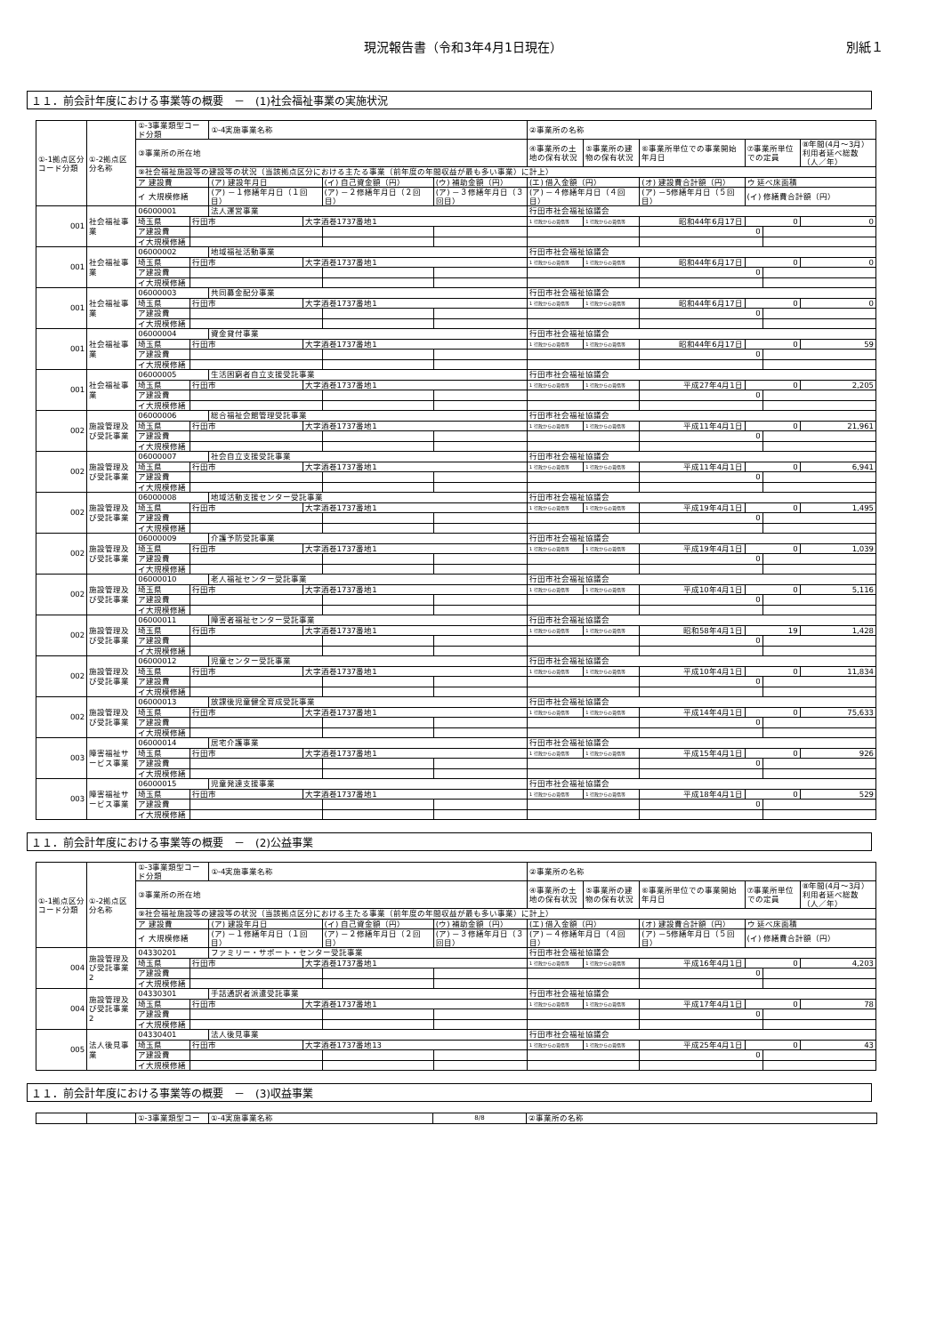現況報告書（令和3年4月1日現在） 別紙１
１１．前会計年度における事業等の概要　－　(1)社会福祉事業の実施状況
| ①-1拠点区分コード分類 | ①-2拠点区分名称 | ①-3事業類型コード分類 | | ①-4実施事業名称 | | | | ②事業所の名称 | | | | | |
| --- | --- | --- | --- | --- | --- | --- | --- | --- | --- | --- | --- | --- | --- |
| | | ③事業所の所在地 | | | | | | ④事業所の土地の保有状況 | ⑤事業所の建物の保有状況 | ⑥事業所単位での事業開始年月日 | ⑦事業所単位での定員 | | ⑧年間(4月～3月）利用者延べ総数（人／年） |
| | | ⑨社会福祉施設等の建設等の状況（当該拠点区分における主たる事業（前年度の年間収益が最も多い事業）に計上） | | | | | | | | | | | |
| | | ア 建設費 | | (ア) 建設年月日 | | (イ) 自己資金額（円） | (ウ) 補助金額（円） | (エ) 借入金額（円） | | (オ) 建設費合計額（円） | ウ 延べ床面積 | | |
| | | イ 大規模修繕 | | (ア) －１修繕年月日（１回目） | | (ア) －２修繕年月日（２回目） | (ア) －３修繕年月日（３回目） | (ア) －４修繕年月日（４回目） | | (ア) －5修繕年月日（５回目） | (イ) 修繕費合計額（円） | | |
| 001 | 社会福祉事業 | 06000001 | | 法人運営事業 | | | | 行田市社会福祉協議会 | | | | | |
| | | 埼玉県 | 行田市 | | 大字酒巻1737番地1 | | | 1 行政からの賃借等 | 1 行政からの賃借等 | 昭和44年6月17日 | 0 | | 0 |
| | | ア建設費 | | | | | | | | 0 | | | |
| | | イ大規模修繕 | | | | | | | | | | | |
| 001 | 社会福祉事業 | 06000002 | | 地域福祉活動事業 | | | | 行田市社会福祉協議会 | | | | | |
| | | 埼玉県 | 行田市 | | 大字酒巻1737番地1 | | | 1 行政からの賃借等 | 1 行政からの賃借等 | 昭和44年6月17日 | 0 | | 0 |
| | | ア建設費 | | | | | | | | 0 | | | |
| | | イ大規模修繕 | | | | | | | | | | | |
| 001 | 社会福祉事業 | 06000003 | | 共同募金配分事業 | | | | 行田市社会福祉協議会 | | | | | |
| | | 埼玉県 | 行田市 | | 大字酒巻1737番地1 | | | 1 行政からの賃借等 | 1 行政からの賃借等 | 昭和44年6月17日 | 0 | | 0 |
| | | ア建設費 | | | | | | | | 0 | | | |
| | | イ大規模修繕 | | | | | | | | | | | |
| 001 | 社会福祉事業 | 06000004 | | 資金貸付事業 | | | | 行田市社会福祉協議会 | | | | | |
| | | 埼玉県 | 行田市 | | 大字酒巻1737番地1 | | | 1 行政からの賃借等 | 1 行政からの賃借等 | 昭和44年6月17日 | 0 | | 59 |
| | | ア建設費 | | | | | | | | 0 | | | |
| | | イ大規模修繕 | | | | | | | | | | | |
| 001 | 社会福祉事業 | 06000005 | | 生活困窮者自立支援受託事業 | | | | 行田市社会福祉協議会 | | | | | |
| | | 埼玉県 | 行田市 | | 大字酒巻1737番地1 | | | 1 行政からの賃借等 | 1 行政からの賃借等 | 平成27年4月1日 | 0 | | 2,205 |
| | | ア建設費 | | | | | | | | 0 | | | |
| | | イ大規模修繕 | | | | | | | | | | | |
| 002 | 施設管理及び受託事業 | 06000006 | | 総合福祉会館管理受託事業 | | | | 行田市社会福祉協議会 | | | | | |
| | | 埼玉県 | 行田市 | | 大字酒巻1737番地1 | | | 1 行政からの賃借等 | 1 行政からの賃借等 | 平成11年4月1日 | 0 | | 21,961 |
| | | ア建設費 | | | | | | | | 0 | | | |
| | | イ大規模修繕 | | | | | | | | | | | |
| 002 | 施設管理及び受託事業 | 06000007 | | 社会自立支援受託事業 | | | | 行田市社会福祉協議会 | | | | | |
| | | 埼玉県 | 行田市 | | 大字酒巻1737番地1 | | | 1 行政からの賃借等 | 1 行政からの賃借等 | 平成11年4月1日 | 0 | | 6,941 |
| | | ア建設費 | | | | | | | | 0 | | | |
| | | イ大規模修繕 | | | | | | | | | | | |
| 002 | 施設管理及び受託事業 | 06000008 | | 地域活動支援センター受託事業 | | | | 行田市社会福祉協議会 | | | | | |
| | | 埼玉県 | 行田市 | | 大字酒巻1737番地1 | | | 1 行政からの賃借等 | 1 行政からの賃借等 | 平成19年4月1日 | 0 | | 1,495 |
| | | ア建設費 | | | | | | | | 0 | | | |
| | | イ大規模修繕 | | | | | | | | | | | |
| 002 | 施設管理及び受託事業 | 06000009 | | 介護予防受託事業 | | | | 行田市社会福祉協議会 | | | | | |
| | | 埼玉県 | 行田市 | | 大字酒巻1737番地1 | | | 1 行政からの賃借等 | 1 行政からの賃借等 | 平成19年4月1日 | 0 | | 1,039 |
| | | ア建設費 | | | | | | | | 0 | | | |
| | | イ大規模修繕 | | | | | | | | | | | |
| 002 | 施設管理及び受託事業 | 06000010 | | 老人福祉センター受託事業 | | | | 行田市社会福祉協議会 | | | | | |
| | | 埼玉県 | 行田市 | | 大字酒巻1737番地1 | | | 1 行政からの賃借等 | 1 行政からの賃借等 | 平成10年4月1日 | 0 | | 5,116 |
| | | ア建設費 | | | | | | | | 0 | | | |
| | | イ大規模修繕 | | | | | | | | | | | |
| 002 | 施設管理及び受託事業 | 06000011 | | 障害者福祉センター受託事業 | | | | 行田市社会福祉協議会 | | | | | |
| | | 埼玉県 | 行田市 | | 大字酒巻1737番地1 | | | 1 行政からの賃借等 | 1 行政からの賃借等 | 昭和58年4月1日 | 19 | | 1,428 |
| | | ア建設費 | | | | | | | | 0 | | | |
| | | イ大規模修繕 | | | | | | | | | | | |
| 002 | 施設管理及び受託事業 | 06000012 | | 児童センター受託事業 | | | | 行田市社会福祉協議会 | | | | | |
| | | 埼玉県 | 行田市 | | 大字酒巻1737番地1 | | | 1 行政からの賃借等 | 1 行政からの賃借等 | 平成10年4月1日 | 0 | | 11,834 |
| | | ア建設費 | | | | | | | | 0 | | | |
| | | イ大規模修繕 | | | | | | | | | | | |
| 002 | 施設管理及び受託事業 | 06000013 | | 放課後児童健全育成受託事業 | | | | 行田市社会福祉協議会 | | | | | |
| | | 埼玉県 | 行田市 | | 大字酒巻1737番地1 | | | 1 行政からの賃借等 | 1 行政からの賃借等 | 平成14年4月1日 | 0 | | 75,633 |
| | | ア建設費 | | | | | | | | 0 | | | |
| | | イ大規模修繕 | | | | | | | | | | | |
| 003 | 障害福祉サービス事業 | 06000014 | | 居宅介護事業 | | | | 行田市社会福祉協議会 | | | | | |
| | | 埼玉県 | 行田市 | | 大字酒巻1737番地1 | | | 1 行政からの賃借等 | 1 行政からの賃借等 | 平成15年4月1日 | 0 | | 926 |
| | | ア建設費 | | | | | | | | 0 | | | |
| | | イ大規模修繕 | | | | | | | | | | | |
| 003 | 障害福祉サービス事業 | 06000015 | | 児童発達支援事業 | | | | 行田市社会福祉協議会 | | | | | |
| | | 埼玉県 | 行田市 | | 大字酒巻1737番地1 | | | 1 行政からの賃借等 | 1 行政からの賃借等 | 平成18年4月1日 | 0 | | 529 |
| | | ア建設費 | | | | | | | | 0 | | | |
| | | イ大規模修繕 | | | | | | | | | | | |
１１．前会計年度における事業等の概要　－　(2)公益事業
| ①-1拠点区分コード分類 | ①-2拠点区分名称 | ①-3事業類型コード分類 | | ①-4実施事業名称 | | | | ②事業所の名称 | | | | | |
| --- | --- | --- | --- | --- | --- | --- | --- | --- | --- | --- | --- | --- | --- |
| | | ③事業所の所在地 | | | | | | ④事業所の土地の保有状況 | ⑤事業所の建物の保有状況 | ⑥事業所単位での事業開始年月日 | ⑦事業所単位での定員 | | ⑧年間(4月～3月）利用者延べ総数（人／年） |
| | | ⑨社会福祉施設等の建設等の状況（当該拠点区分における主たる事業（前年度の年間収益が最も多い事業）に計上） | | | | | | | | | | | |
| | | ア 建設費 | | (ア) 建設年月日 | | (イ) 自己資金額（円） | (ウ) 補助金額（円） | (エ) 借入金額（円） | | (オ) 建設費合計額（円） | ウ 延べ床面積 | | |
| | | イ 大規模修繕 | | (ア) －１修繕年月日（１回目） | | (ア) －２修繕年月日（２回目） | (ア) －３修繕年月日（３回目） | (ア) －４修繕年月日（４回目） | | (ア) －5修繕年月日（５回目） | (イ) 修繕費合計額（円） | | |
| 004 | 施設管理及び受託事業2 | 04330201 | | ファミリー・サポート・センター受託事業 | | | | 行田市社会福祉協議会 | | | | | |
| | | 埼玉県 | 行田市 | | 大字酒巻1737番地1 | | | 1 行政からの賃借等 | 1 行政からの賃借等 | 平成16年4月1日 | 0 | | 4,203 |
| | | ア建設費 | | | | | | | | 0 | | | |
| | | イ大規模修繕 | | | | | | | | | | | |
| 004 | 施設管理及び受託事業2 | 04330301 | | 手話通訳者派遣受託事業 | | | | 行田市社会福祉協議会 | | | | | |
| | | 埼玉県 | 行田市 | | 大字酒巻1737番地1 | | | 1 行政からの賃借等 | 1 行政からの賃借等 | 平成17年4月1日 | 0 | | 78 |
| | | ア建設費 | | | | | | | | 0 | | | |
| | | イ大規模修繕 | | | | | | | | | | | |
| 005 | 法人後見事業 | 04330401 | | 法人後見事業 | | | | 行田市社会福祉協議会 | | | | | |
| | | 埼玉県 | 行田市 | | 大字酒巻1737番地13 | | | 1 行政からの賃借等 | 1 行政からの賃借等 | 平成25年4月1日 | 0 | | 43 |
| | | ア建設費 | | | | | | | | 0 | | | |
| | | イ大規模修繕 | | | | | | | | | | | |
１１．前会計年度における事業等の概要　－　(3)収益事業
| | | ①-3事業類型コー | ①-4実施事業名称 | 8/8 | ②事業所の名称 |
| --- | --- | --- | --- | --- | --- |